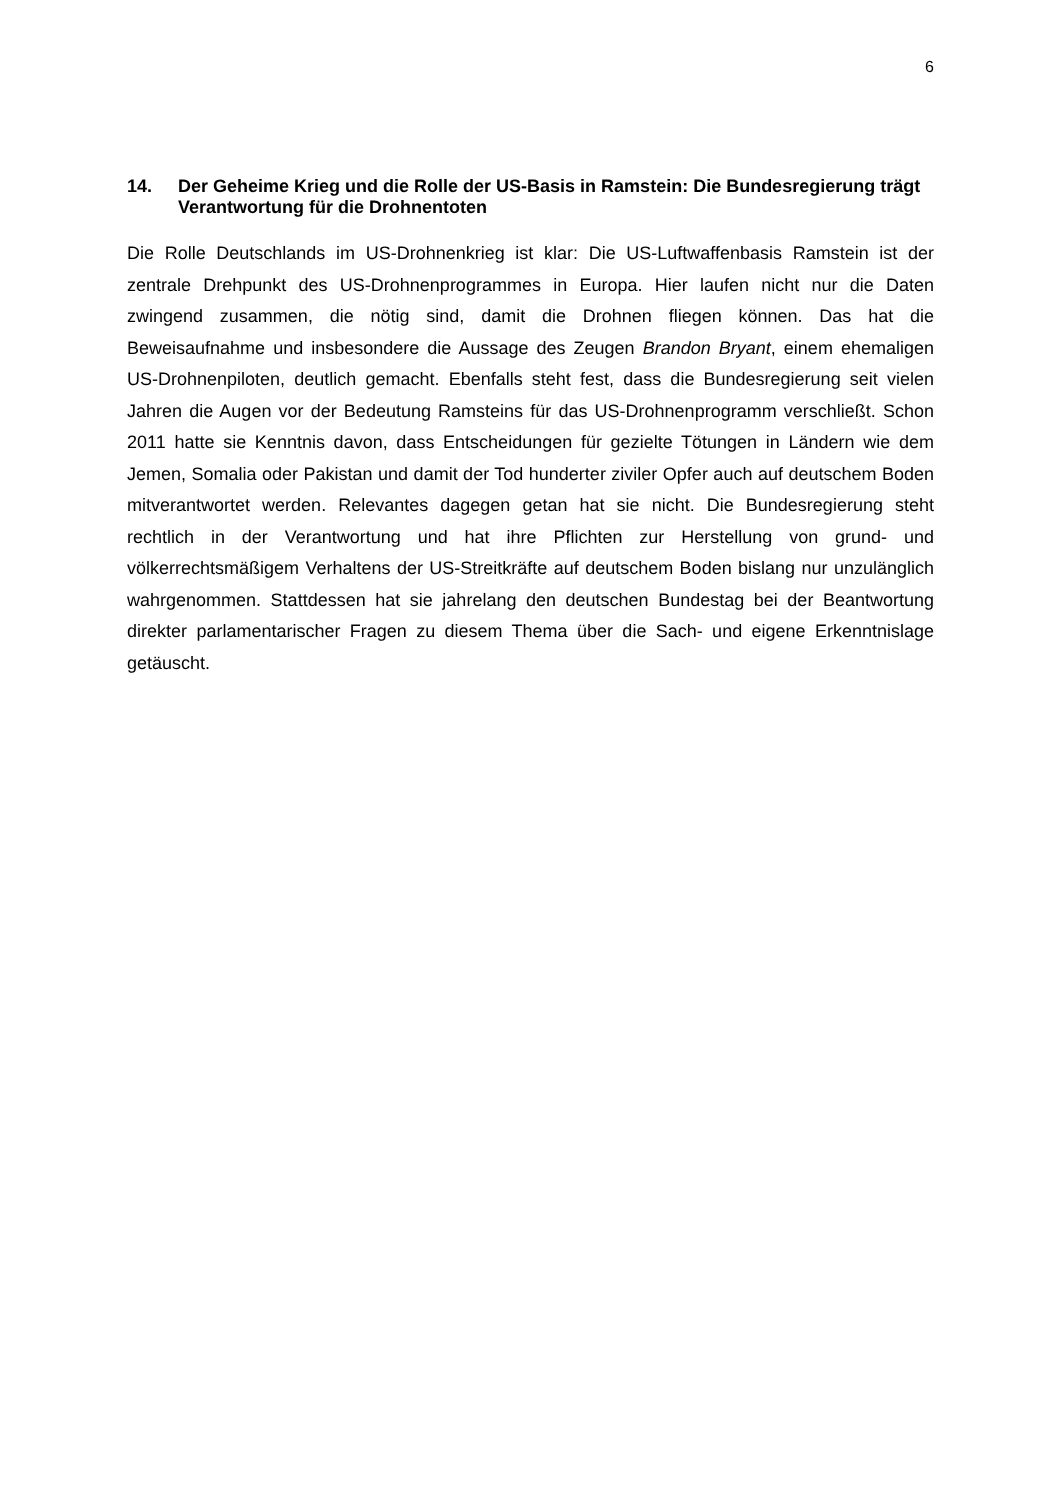6
14. Der Geheime Krieg und die Rolle der US-Basis in Ramstein: Die Bundesregierung trägt Verantwortung für die Drohnentoten
Die Rolle Deutschlands im US-Drohnenkrieg ist klar: Die US-Luftwaffenbasis Ramstein ist der zentrale Drehpunkt des US-Drohnenprogrammes in Europa. Hier laufen nicht nur die Daten zwingend zusammen, die nötig sind, damit die Drohnen fliegen können. Das hat die Beweisaufnahme und insbesondere die Aussage des Zeugen Brandon Bryant, einem ehemaligen US-Drohnenpiloten, deutlich gemacht. Ebenfalls steht fest, dass die Bundesregierung seit vielen Jahren die Augen vor der Bedeutung Ramsteins für das US-Drohnenprogramm verschließt. Schon 2011 hatte sie Kenntnis davon, dass Entscheidungen für gezielte Tötungen in Ländern wie dem Jemen, Somalia oder Pakistan und damit der Tod hunderter ziviler Opfer auch auf deutschem Boden mitverantwortet werden. Relevantes dagegen getan hat sie nicht. Die Bundesregierung steht rechtlich in der Verantwortung und hat ihre Pflichten zur Herstellung von grund- und völkerrechtsmäßigem Verhaltens der US-Streitkräfte auf deutschem Boden bislang nur unzulänglich wahrgenommen. Stattdessen hat sie jahrelang den deutschen Bundestag bei der Beantwortung direkter parlamentarischer Fragen zu diesem Thema über die Sach- und eigene Erkenntnislage getäuscht.